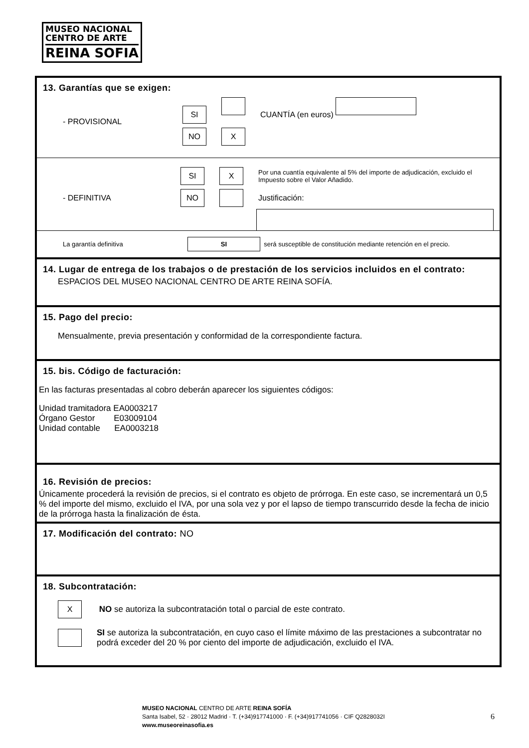MUSEO NACIONAL
CENTRO DE ARTE
REINA SOFIA
13. Garantías que se exigen:
- PROVISIONAL
SI CUANTÍA (en euros)
NO X
- DEFINITIVA
SI X Por una cuantía equivalente al 5% del importe de adjudicación, excluido el Impuesto sobre el Valor Añadido.
NO Justificación:
La garantía definitiva SI será susceptible de constitución mediante retención en el precio.
14. Lugar de entrega de los trabajos o de prestación de los servicios incluidos en el contrato:
ESPACIOS DEL MUSEO NACIONAL CENTRO DE ARTE REINA SOFÍA.
15. Pago del precio:
Mensualmente, previa presentación y conformidad de la correspondiente factura.
15. bis. Código de facturación:
En las facturas presentadas al cobro deberán aparecer los siguientes códigos:
Unidad tramitadora EA0003217
Órgano Gestor E03009104
Unidad contable EA0003218
16. Revisión de precios:
Únicamente procederá la revisión de precios, si el contrato es objeto de prórroga. En este caso, se incrementará un 0,5 % del importe del mismo, excluido el IVA, por una sola vez y por el lapso de tiempo transcurrido desde la fecha de inicio de la prórroga hasta la finalización de ésta.
17. Modificación del contrato: NO
18. Subcontratación:
X NO se autoriza la subcontratación total o parcial de este contrato.
SI se autoriza la subcontratación, en cuyo caso el límite máximo de las prestaciones a subcontratar no podrá exceder del 20 % por ciento del importe de adjudicación, excluido el IVA.
MUSEO NACIONAL CENTRO DE ARTE REINA SOFÍA
Santa Isabel, 52 · 28012 Madrid · T. (+34)917741000 · F. (+34)917741056 · CIF Q2828032I
www.museoreinasofia.es
6